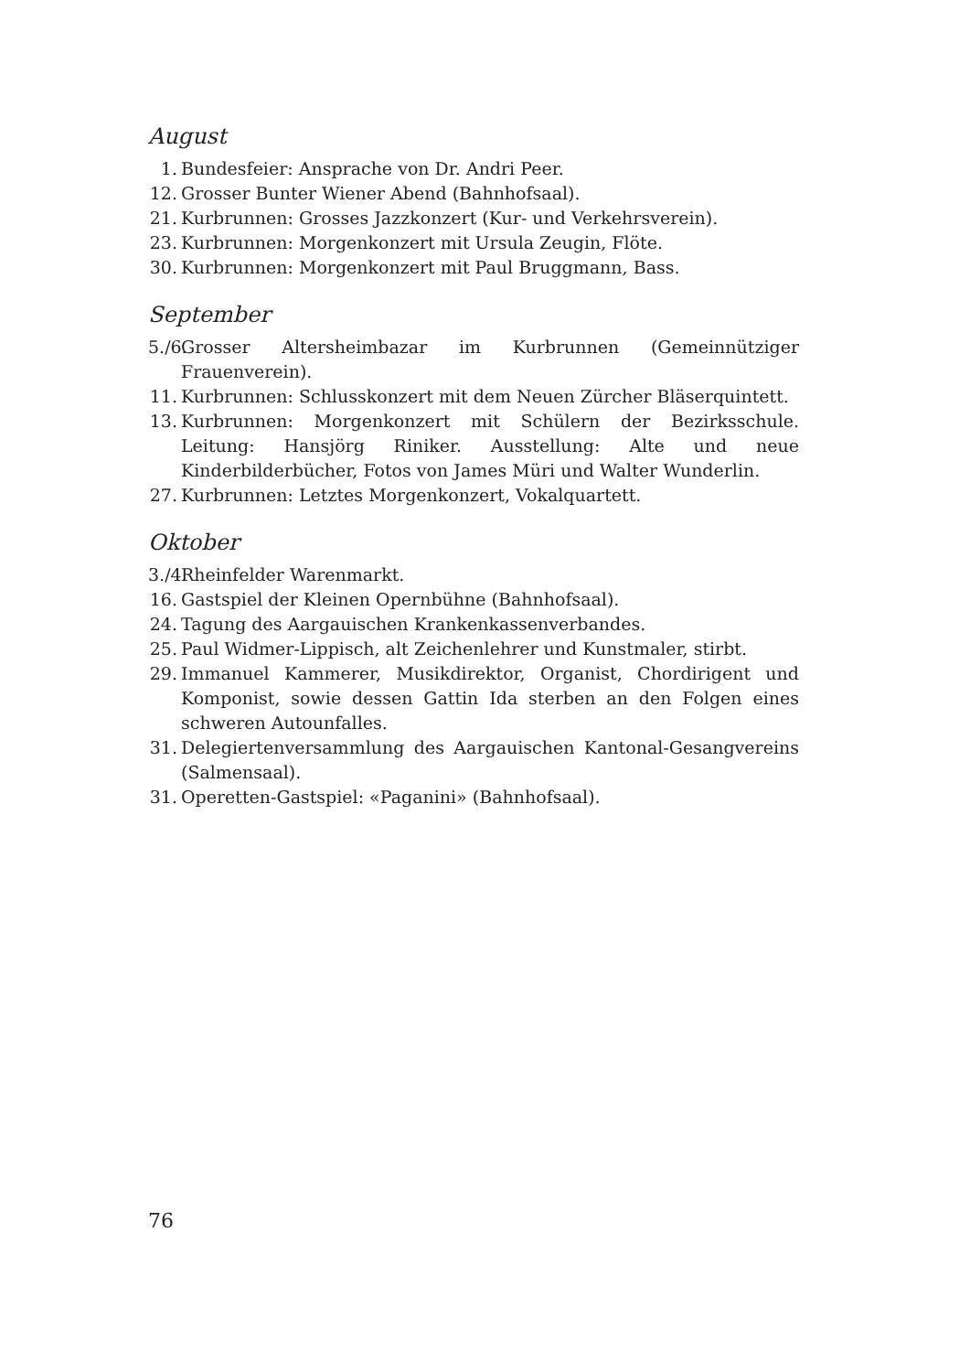August
1. Bundesfeier: Ansprache von Dr. Andri Peer.
12. Grosser Bunter Wiener Abend (Bahnhofsaal).
21. Kurbrunnen: Grosses Jazzkonzert (Kur- und Verkehrsverein).
23. Kurbrunnen: Morgenkonzert mit Ursula Zeugin, Flöte.
30. Kurbrunnen: Morgenkonzert mit Paul Bruggmann, Bass.
September
5./6. Grosser Altersheimbazar im Kurbrunnen (Gemeinnütziger Frauenverein).
11. Kurbrunnen: Schlusskonzert mit dem Neuen Zürcher Bläserquintett.
13. Kurbrunnen: Morgenkonzert mit Schülern der Bezirksschule. Leitung: Hansjörg Riniker. Ausstellung: Alte und neue Kinderbilderbücher, Fotos von James Müri und Walter Wunderlin.
27. Kurbrunnen: Letztes Morgenkonzert, Vokalquartett.
Oktober
3./4. Rheinfelder Warenmarkt.
16. Gastspiel der Kleinen Opernbühne (Bahnhofsaal).
24. Tagung des Aargauischen Krankenkassenverbandes.
25. Paul Widmer-Lippisch, alt Zeichenlehrer und Kunstmaler, stirbt.
29. Immanuel Kammerer, Musikdirektor, Organist, Chordirigent und Komponist, sowie dessen Gattin Ida sterben an den Folgen eines schweren Autounfalles.
31. Delegiertenversammlung des Aargauischen Kantonal-Gesangvereins (Salmensaal).
31. Operetten-Gastspiel: «Paganini» (Bahnhofsaal).
76